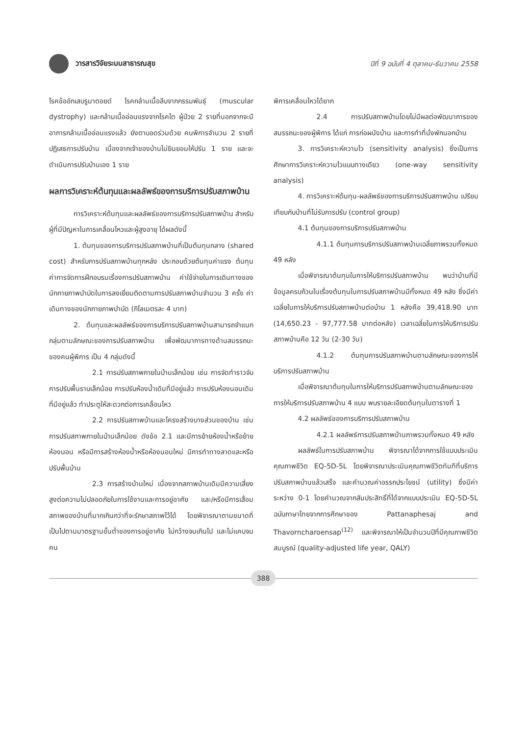วารสารวิจัยระบบสาธารณสุข
ปีที่ 9 ฉบับที่ 4 ตุลาคม-ธันวาคม 2558
โรคข้ออักเสบรูมาตอยด์ โรคกล้ามเนื้อลีบจากกรรมพันธุ์ (muscular dystrophy) และกล้ามเนื้ออ่อนแรงจากโรคไต ผู้ป่วย 2 รายที่นอกจากจะมีอาการกล้ามเนื้ออ่อนแรงแล้ว ยังตาบอดร่วมด้วย คนพิการจำนวน 2 รายที่ปฏิเสธการปรับบ้าน เนื่องจากเจ้าของบ้านไม่ยินยอมให้ปรับ 1 ราย และจะดำเนินการปรับบ้านเอง 1 ราย
ผลการวิเคราะห์ต้นทุนและผลลัพธ์ของการบริการปรับสภาพบ้าน
การวิเคราะห์ต้นทุนและผลลัพธ์ของการบริการปรับสภาพบ้าน สำหรับผู้ที่มีปัญหาในการเคลื่อนไหวและผู้สูงอายุ ได้ผลดังนี้
1. ต้นทุนของการบริการปรับสภาพบ้านที่เป็นต้นทุนกลาง (shared cost) สำหรับการปรับสภาพบ้านทุกหลัง ประกอบด้วยต้นทุนค่าแรง ต้นทุนค่าการจัดการฝึกอบรมเรื่องการปรับสภาพบ้าน ค่าใช้จ่ายในการเดินทางของนักกายภาพบำบัดในการลงเยี่ยมติดตามการปรับสภาพบ้านจำนวน 3 ครั้ง ค่าเดินทางของนักกายภาพบำบัด (กิโลเมตรละ 4 บาท)
2. ต้นทุนและผลลัพธ์ของการบริการปรับสภาพบ้านสามารถจำแนกกลุ่มตามลักษณะของการปรับสภาพบ้าน เพื่อพัฒนาการทางด้านสมรรถนะของคนผู้พิการ เป็น 4 กลุ่มดังนี้
2.1 การปรับสภาพภายในบ้านเล็กน้อย เช่น การจัดทำราวจับ การปรับพื้นราบเล็กน้อย การปรับห้องน้ำเดิมที่มีอยู่แล้ว การปรับห้องนอนเดิมที่มีอยู่แล้ว ทำประตูให้สะดวกต่อการเคลื่อนไหว
2.2 การปรับสภาพบ้านและโครงสร้างบางส่วนของบ้าน เช่น การปรับสภาพภายในบ้านเล็กน้อย ดังข้อ 2.1 และมีการย้ายห้องน้ำหรือย้ายห้องนอน หรือมีการสร้างห้องน้ำหรือห้องนอนใหม่ มีการทำทางลาดและหรือปรับพื้นบ้าน
2.3 การสร้างบ้านใหม่ เนื่องจากสภาพบ้านเดิมมีความเสี่ยงสูงต่อความไม่ปลอดภัยในการใช้งานและการอยู่อาศัย และ/หรือมีการเสื่อมสภาพของบ้านที่มากเกินกว่าที่จะรักษาสภาพไว้ได้ โดยพิจารณาตามขนาดที่เป็นไปตามมาตรฐานขั้นต่ำของการอยู่อาศัย ไม่กว้างจนเกินไป และไม่แคบจนคน
พิการเคลื่อนไหวได้ยาก
2.4 การปรับสภาพบ้านโดยไม่มีผลต่อพัฒนาการของสมรรถนะของผู้พิการ ได้แก่ การก่อผนังบ้าน และการทำที่นั่งพักนอกบ้าน
3. การวิเคราะห์ความไว (sensitivity analysis) ซึ่งเป็นการศึกษาการวิเคราะห์ความไวแบบทางเดียว (one-way sensitivity analysis)
4. การวิเคราะห์ต้นทุน-ผลลัพธ์ของการบริการปรับสภาพบ้าน เปรียบเทียบกับบ้านที่ไม่รับการปรับ (control group)
4.1 ต้นทุนของการบริการปรับสภาพบ้าน
4.1.1 ต้นทุนการบริการปรับสภาพบ้านเฉลี่ยภาพรวมทั้งหมด 49 หลัง
เมื่อพิจารณาต้นทุนในการให้บริการปรับสภาพบ้าน พบว่าบ้านที่มีข้อมูลครบถ้วนในเรื่องต้นทุนในการปรับสภาพบ้านมีทั้งหมด 49 หลัง ซึ่งมีค่าเฉลี่ยในการให้บริการปรับสภาพบ้านต่อบ้าน 1 หลังคือ 39,418.90 บาท (14,650.23 - 97,777.58 บาทต่อหลัง) เวลาเฉลี่ยในการให้บริการปรับสภาพบ้านคือ 12 วัน (2-30 วัน)
4.1.2 ต้นทุนการปรับสภาพบ้านตามลักษณะของการให้บริการปรับสภาพบ้าน
เมื่อพิจารณาต้นทุนในการให้บริการปรับสภาพบ้านตามลักษณะของการให้บริการปรับสภาพบ้าน 4 แบบ พบรายละเอียดต้นทุนในตารางที่ 1
4.2 ผลลัพธ์ของการบริการปรับสภาพบ้าน
4.2.1 ผลลัพธ์การปรับสภาพบ้านภาพรวมทั้งหมด 49 หลัง
ผลลัพธ์ในการปรับสภาพบ้าน พิจารณาได้จากการใช้แบบประเมินคุณภาพชีวิต EQ-5D-5L โดยพิจารณาประเมินคุณภาพชีวิตทันทีที่บริการปรับสภาพบ้านแล้วเสร็จ และคำนวณค่าอรรถประโยชน์ (utility) ซึ่งมีค่าระหว่าง 0-1 โดยคำนวณจากสัมประสิทธิ์ที่ได้จากแบบประเมิน EQ-5D-5L ฉบับภาษาไทยจากการศึกษาของ Pattanaphesaj and Thavorncharoensap<sup>(12)</sup> และพิจารณาให้เป็นจำนวนปีที่มีคุณภาพชีวิตสมบูรณ์ (quality-adjusted life year, QALY)
388